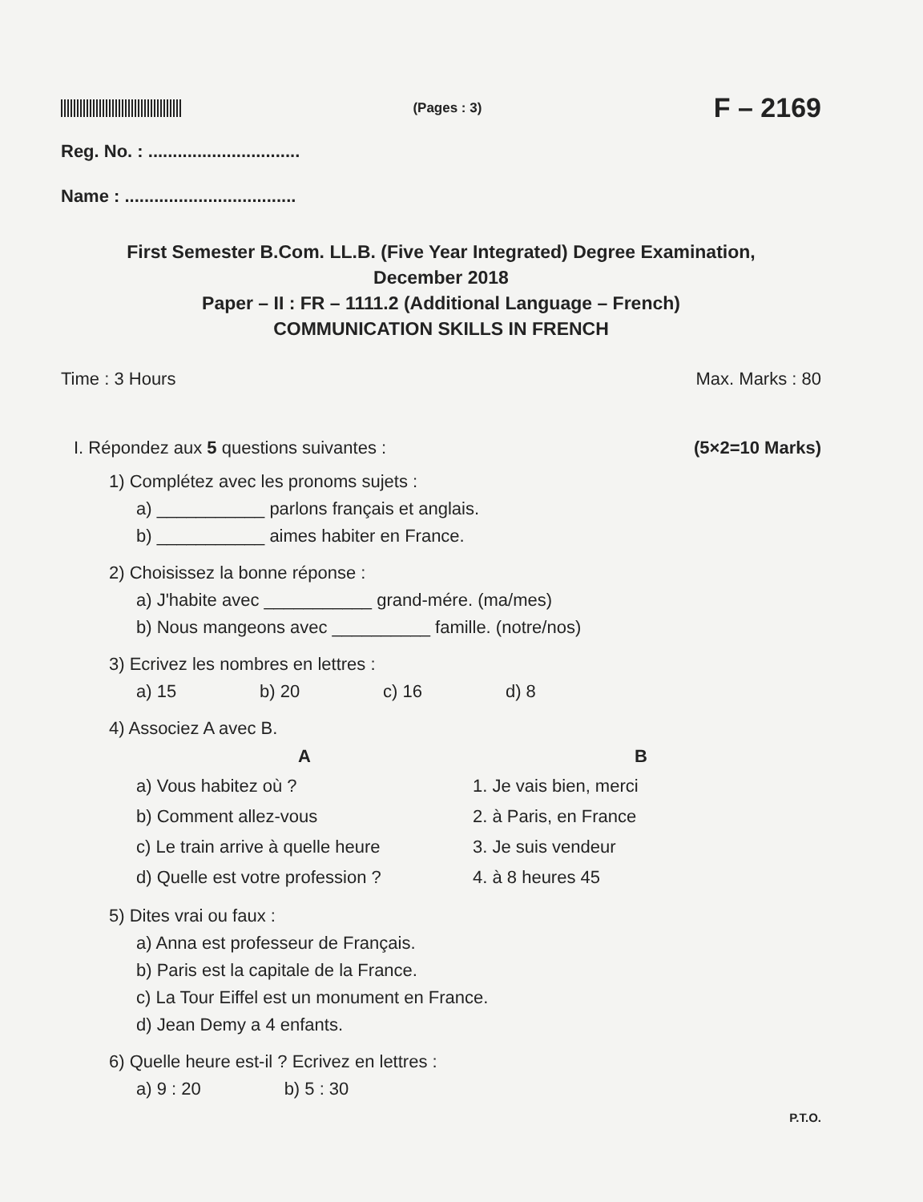(Pages : 3)
F – 2169
Reg. No. : ...............................
Name : ...................................
First Semester B.Com. LL.B. (Five Year Integrated) Degree Examination,
December 2018
Paper – II : FR – 1111.2 (Additional Language – French)
COMMUNICATION SKILLS IN FRENCH
Time : 3 Hours Max. Marks : 80
I. Répondez aux 5 questions suivantes : (5×2=10 Marks)
1) Complétez avec les pronoms sujets :
a) ___________ parlons français et anglais.
b) ___________ aimes habiter en France.
2) Choisissez la bonne réponse :
a) J'habite avec ___________ grand-mére. (ma/mes)
b) Nous mangeons avec __________ famille. (notre/nos)
3) Ecrivez les nombres en lettres :
a) 15 b) 20 c) 16 d) 8
4) Associez A avec B.
| A | B |
| --- | --- |
| a) Vous habitez où ? | 1. Je vais bien, merci |
| b) Comment allez-vous | 2. à Paris, en France |
| c) Le train arrive à quelle heure | 3. Je suis vendeur |
| d) Quelle est votre profession ? | 4. à 8 heures 45 |
5) Dites vrai ou faux :
a) Anna est professeur de Français.
b) Paris est la capitale de la France.
c) La Tour Eiffel est un monument en France.
d) Jean Demy a 4 enfants.
6) Quelle heure est-il ? Ecrivez en lettres :
a) 9 : 20 b) 5 : 30
P.T.O.